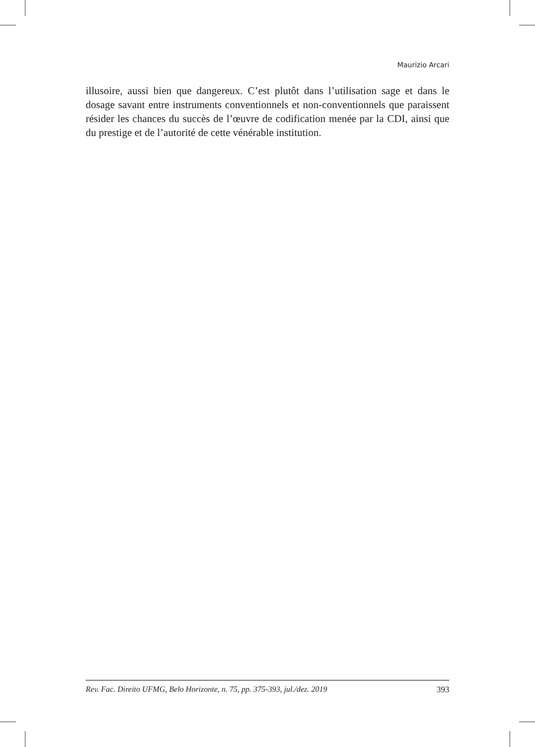Maurizio Arcari
illusoire, aussi bien que dangereux. C’est plutôt dans l’utilisation sage et dans le dosage savant entre instruments conventionnels et non-conventionnels que paraissent résider les chances du succès de l’œuvre de codification menée par la CDI, ainsi que du prestige et de l’autorité de cette vénérable institution.
Rev. Fac. Direito UFMG, Belo Horizonte, n. 75, pp. 375-393, jul./dez. 2019 393